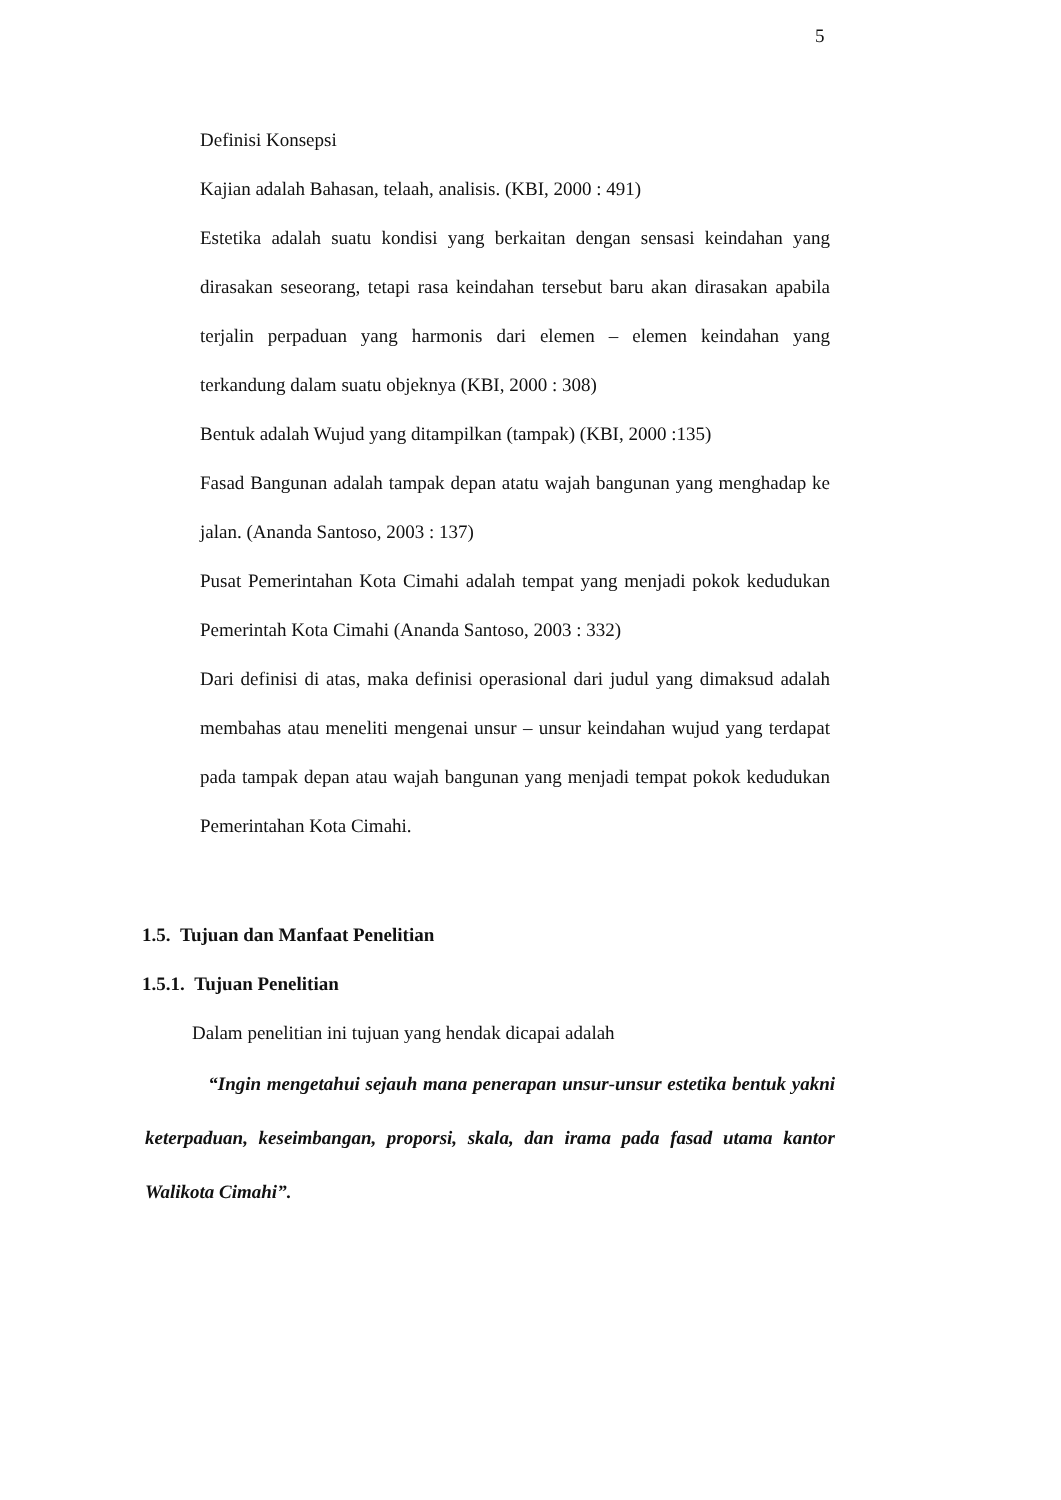5
Definisi Konsepsi
Kajian adalah Bahasan, telaah, analisis. (KBI, 2000 : 491)
Estetika adalah suatu kondisi yang berkaitan dengan sensasi keindahan yang dirasakan seseorang, tetapi rasa keindahan tersebut baru akan dirasakan apabila terjalin perpaduan yang harmonis dari elemen – elemen keindahan yang terkandung dalam suatu objeknya (KBI, 2000 : 308)
Bentuk adalah Wujud yang ditampilkan (tampak) (KBI, 2000 :135)
Fasad Bangunan adalah tampak depan atatu wajah bangunan yang menghadap ke jalan. (Ananda Santoso, 2003 : 137)
Pusat Pemerintahan Kota Cimahi adalah tempat yang menjadi pokok kedudukan Pemerintah Kota Cimahi (Ananda Santoso, 2003 : 332)
Dari definisi di atas, maka definisi operasional dari judul yang dimaksud adalah membahas atau meneliti mengenai unsur – unsur keindahan wujud yang terdapat pada tampak depan atau wajah bangunan yang menjadi tempat pokok kedudukan Pemerintahan Kota Cimahi.
1.5. Tujuan dan Manfaat Penelitian
1.5.1. Tujuan Penelitian
Dalam penelitian ini tujuan yang hendak dicapai adalah
“Ingin mengetahui sejauh mana penerapan unsur-unsur estetika bentuk yakni keterpaduan, keseimbangan, proporsi, skala, dan irama pada fasad utama kantor Walikota Cimahi”.